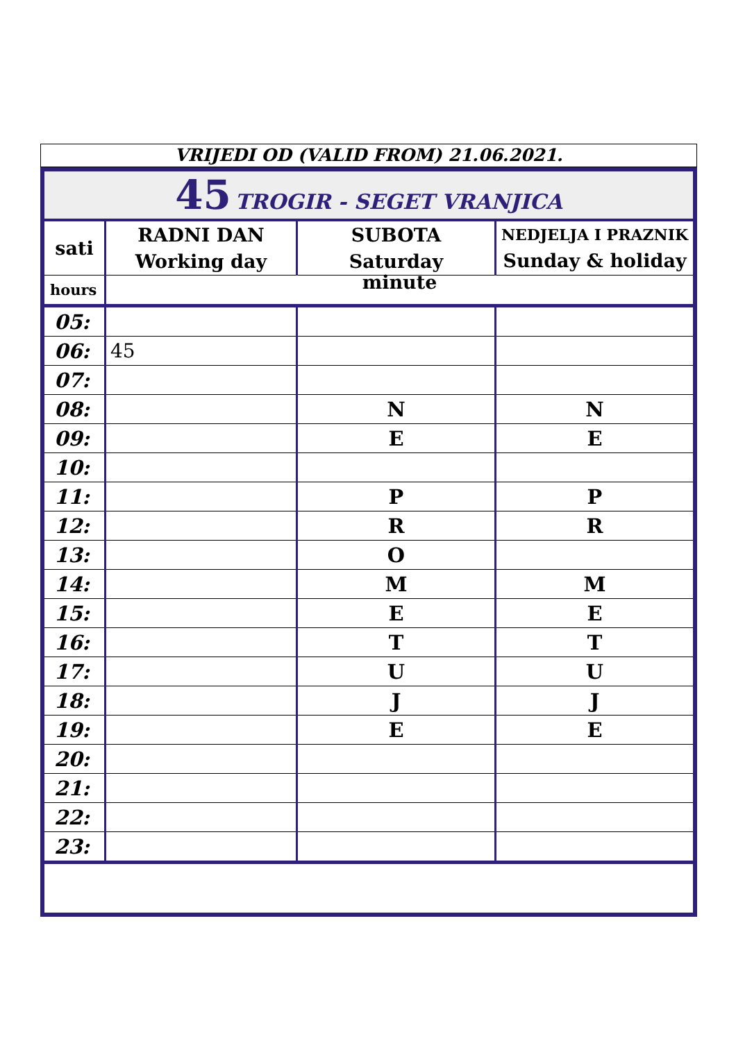VRIJEDI OD (VALID FROM) 21.06.2021.
| 45 TROGIR - SEGET VRANJICA | | | |
| sati | RADNI DAN Working day | SUBOTA Saturday | NEDJELJA I PRAZNIK Sunday & holiday |
| hours | minute | | |
| 05: | | | |
| 06: | 45 | | |
| 07: | | | |
| 08: | | N | N |
| 09: | | E | E |
| 10: | | | |
| 11: | | P | P |
| 12: | | R | R |
| 13: | | O | |
| 14: | | M | M |
| 15: | | E | E |
| 16: | | T | T |
| 17: | | U | U |
| 18: | | J | J |
| 19: | | E | E |
| 20: | | | |
| 21: | | | |
| 22: | | | |
| 23: | | | |